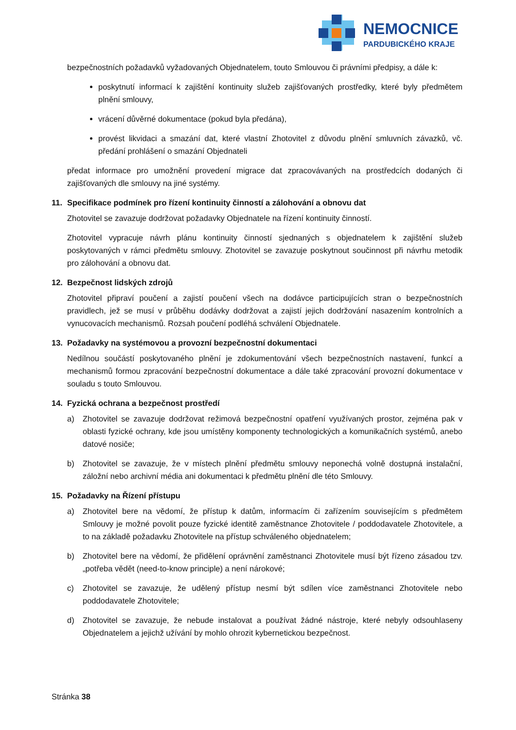NEMOCNICE
PARDUBICKÉHO KRAJE
bezpečnostních požadavků vyžadovaných Objednatelem, touto Smlouvou či právními předpisy, a dále k:
poskytnutí informací k zajištění kontinuity služeb zajišťovaných prostředky, které byly předmětem plnění smlouvy,
vrácení důvěrné dokumentace (pokud byla předána),
provést likvidaci a smazání dat, které vlastní Zhotovitel z důvodu plnění smluvních závazků, vč. předání prohlášení o smazání Objednateli
předat informace pro umožnění provedení migrace dat zpracovávaných na prostředcích dodaných či zajišťovaných dle smlouvy na jiné systémy.
11. Specifikace podmínek pro řízení kontinuity činností a zálohování a obnovu dat
Zhotovitel se zavazuje dodržovat požadavky Objednatele na řízení kontinuity činností.
Zhotovitel vypracuje návrh plánu kontinuity činností sjednaných s objednatelem k zajištění služeb poskytovaných v rámci předmětu smlouvy. Zhotovitel se zavazuje poskytnout součinnost při návrhu metodik pro zálohování a obnovu dat.
12. Bezpečnost lidských zdrojů
Zhotovitel připraví poučení a zajistí poučení všech na dodávce participujících stran o bezpečnostních pravidlech, jež se musí v průběhu dodávky dodržovat a zajistí jejich dodržování nasazením kontrolních a vynucovacích mechanismů. Rozsah poučení podléhá schválení Objednatele.
13. Požadavky na systémovou a provozní bezpečnostní dokumentaci
Nedílnou součástí poskytovaného plnění je zdokumentování všech bezpečnostních nastavení, funkcí a mechanismů formou zpracování bezpečnostní dokumentace a dále také zpracování provozní dokumentace v souladu s touto Smlouvou.
14. Fyzická ochrana a bezpečnost prostředí
a) Zhotovitel se zavazuje dodržovat režimová bezpečnostní opatření využívaných prostor, zejména pak v oblasti fyzické ochrany, kde jsou umístěny komponenty technologických a komunikačních systémů, anebo datové nosiče;
b) Zhotovitel se zavazuje, že v místech plnění předmětu smlouvy neponechá volně dostupná instalační, záložní nebo archivní média ani dokumentaci k předmětu plnění dle této Smlouvy.
15. Požadavky na Řízení přístupu
a) Zhotovitel bere na vědomí, že přístup k datům, informacím či zařízením souvisejícím s předmětem Smlouvy je možné povolit pouze fyzické identitě zaměstnance Zhotovitele / poddodavatele Zhotovitele, a to na základě požadavku Zhotovitele na přístup schváleného objednatelem;
b) Zhotovitel bere na vědomí, že přidělení oprávnění zaměstnanci Zhotovitele musí být řízeno zásadou tzv. „potřeba vědět (need-to-know principle) a není nárokové;
c) Zhotovitel se zavazuje, že udělený přístup nesmí být sdílen více zaměstnanci Zhotovitele nebo poddodavatele Zhotovitele;
d) Zhotovitel se zavazuje, že nebude instalovat a používat žádné nástroje, které nebyly odsouhlaseny Objednatelem a jejichž užívání by mohlo ohrozit kybernetickou bezpečnost.
Stránka 38